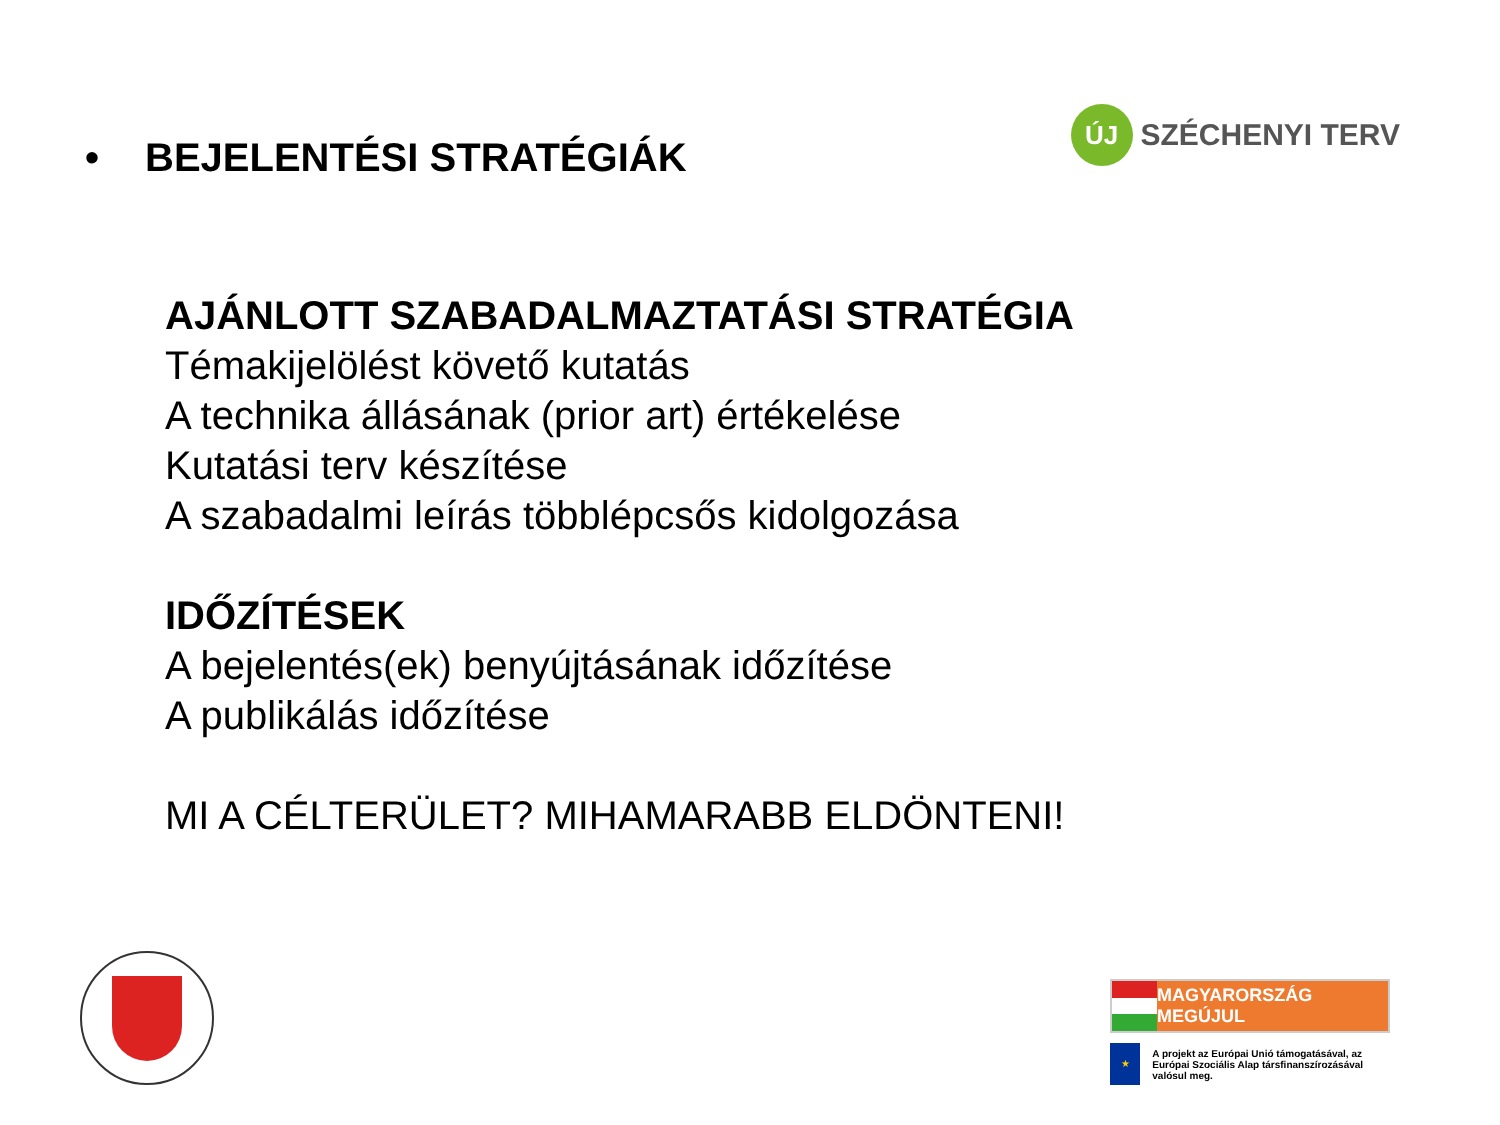• BEJELENTÉSI STRATÉGIÁK
ÚJ
SZÉCHENYI TERV
AJÁNLOTT SZABADALMAZTATÁSI STRATÉGIA
Témakijelölést követő kutatás
A technika állásának (prior art) értékelése
Kutatási terv készítése
A szabadalmi leírás többlépcsős kidolgozása
IDŐZÍTÉSEK
A bejelentés(ek) benyújtásának időzítése
A publikálás időzítése
MI A CÉLTERÜLET? MIHAMARABB ELDÖNTENI!
MAGYARORSZÁG MEGÚJUL
★
A projekt az Európai Unió támogatásával, az Európai Szociális Alap társfinanszírozásával valósul meg.